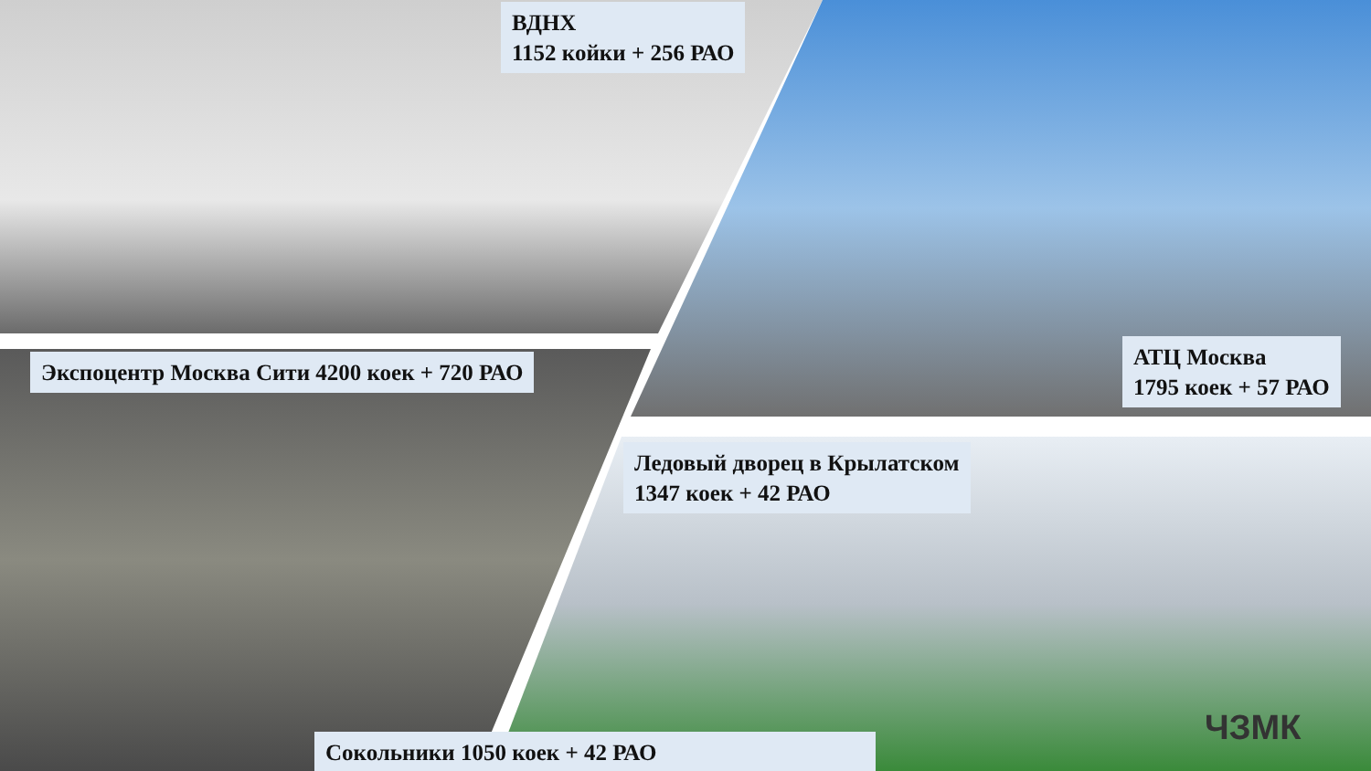ВДНХ
1152 койки + 256 РАО
Экспоцентр Москва Сити 4200 коек + 720 РАО
АТЦ Москва
1795 коек + 57 РАО
Ледовый дворец в Крылатском
1347 коек + 42 РАО
Сокольники 1050 коек + 42 РАО ЧЗМК